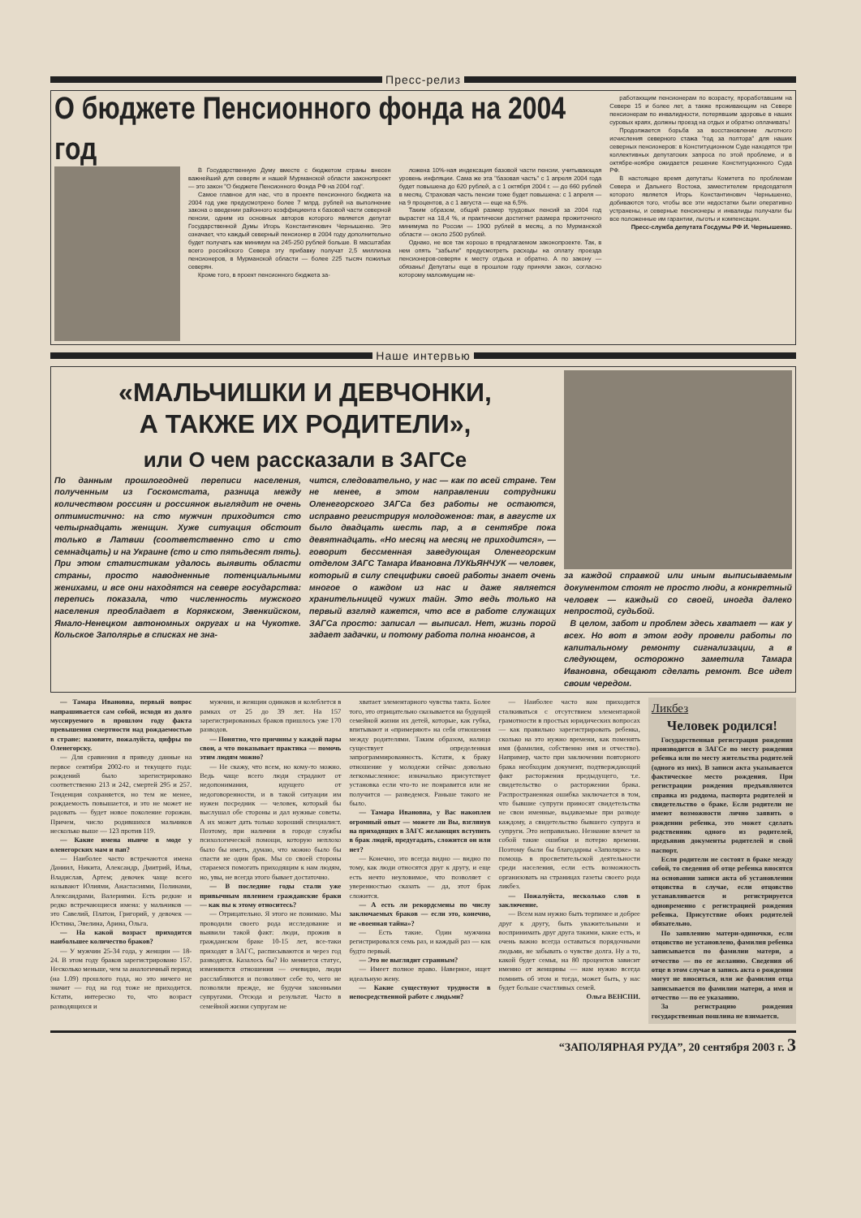Пресс-релиз
О бюджете Пенсионного фонда на 2004 год
В Государственную Думу вместе с бюджетом страны внесен важнейший для северян и нашей Мурманской области законопроект — это закон "О бюджете Пенсионного Фонда РФ на 2004 год".
Самое главное для нас, что в проекте пенсионного бюджета на 2004 год уже предусмотрено более 7 млрд. рублей на выполнение закона о введении районного коэффициента к базовой части северной пенсии, одним из основных авторов которого является депутат Государственной Думы Игорь Константинович Чернышенко. Это означает, что каждый северный пенсионер в 2004 году дополнительно будет получать как минимум на 245-250 рублей больше. В масштабах всего российского Севера эту прибавку получат 2,5 миллиона пенсионеров, в Мурманской области — более 225 тысяч пожилых северян.
Кроме того, в проект пенсионного бюджета за-
ложена 10%-ная индексация базовой части пенсии, учитывающая уровень инфляции. Сама же эта "базовая часть" с 1 апреля 2004 года будет повышена до 620 рублей, а с 1 октября 2004 г. — до 660 рублей в месяц. Страховая часть пенсии тоже будет повышена: с 1 апреля — на 9 процентов, а с 1 августа — еще на 6,5%.
Таким образом, общий размер трудовых пенсий за 2004 год вырастет на 18,4 %, и практически достигнет размера прожиточного минимума по России — 1900 рублей в месяц, а по Мурманской области — около 2500 рублей.
Однако, не все так хорошо в предлагаемом законопроекте. Так, в нем опять "забыли" предусмотреть расходы на оплату проезда пенсионеров-северян к месту отдыха и обратно. А по закону — обязаны! Депутаты еще в прошлом году приняли закон, согласно которому малоимущим не-
работающим пенсионерам по возрасту, проработавшим на Севере 15 и более лет, а также проживающим на Севере пенсионерам по инвалидности, потерявшим здоровье в наших суровых краях, должны проезд на отдых и обратно оплачивать!
Продолжается борьба за восстановление льготного исчисления северного стажа "год за полтора" для наших северных пенсионеров: в Конституционном Суде находятся три коллективных депутатских запроса по этой проблеме, и в октябре-ноябре ожидается решение Конституционного Суда РФ.
В настоящее время депутаты Комитета по проблемам Севера и Дальнего Востока, заместителем председателя которого является Игорь Константинович Чернышенко, добиваются того, чтобы все эти недостатки были оперативно устранены, и северные пенсионеры и инвалиды получали бы все положенные им гарантии, льготы и компенсации.
Пресс-служба депутата Госдумы РФ И. Чернышенко.
Наше интервью
«МАЛЬЧИШКИ И ДЕВЧОНКИ,
А ТАКЖЕ ИХ РОДИТЕЛИ»,
или О чем рассказали в ЗАГСе
По данным прошлогодней переписи населения, полученным из Госкомстата, разница между количеством россиян и россиянок выглядит не очень оптимистично: на сто мужчин приходится сто четырнадцать женщин. Хуже ситуация обстоит только в Латвии (соответственно сто и сто семнадцать) и на Украине (сто и сто пятьдесят пять). При этом статистикам удалось выявить области страны, просто наводненные потенциальными женихами, и все они находятся на севере государства: перепись показала, что численность мужского населения преобладает в Корякском, Эвенкийском, Ямало-Ненецком автономных округах и на Чукотке. Кольское Заполярье в списках не зна-
чится, следовательно, у нас — как по всей стране. Тем не менее, в этом направлении сотрудники Оленегорского ЗАГСа без работы не остаются, исправно регистрируя молодоженов: так, в августе их было двадцать шесть пар, а в сентябре пока девятнадцать. «Но месяц на месяц не приходится», — говорит бессменная заведующая Оленегорским отделом ЗАГС Тамара Ивановна ЛУКЬЯНЧУК — человек, который в силу специфики своей работы знает очень многое о каждом из нас и даже является хранительницей чужих тайн. Это ведь только на первый взгляд кажется, что все в работе служащих ЗАГСа просто: записал — выписал. Нет, жизнь порой задает задачки, и потому работа полна нюансов, а
за каждой справкой или иным выписываемым документом стоят не просто люди, а конкретный человек — каждый со своей, иногда далеко непростой, судьбой.
В целом, забот и проблем здесь хватает — как у всех. Но вот в этом году провели работы по капитальному ремонту сигнализации, а в следующем, осторожно заметила Тамара Ивановна, обещают сделать ремонт. Все идет своим чередом.
— Тамара Ивановна, первый вопрос напрашивается сам собой, исходя из долго муссируемого в прошлом году факта превышения смертности над рождаемостью в стране: назовите, пожалуйста, цифры по Оленегорску.
— Для сравнения я приведу данные на первое сентября 2002-го и текущего года: рождений было зарегистрировано соответственно 213 и 242, смертей 295 и 257. Тенденция сохраняется, но тем не менее, рождаемость повышается, и это не может не радовать — будет новое поколение горожан. Причем, число родившихся мальчиков несколько выше — 123 против 119.
— Какие имена нынче в моде у оленегорских мам и пап?
— Наиболее часто встречаются имена Даниил, Никита, Александр, Дмитрий, Илья, Владислав, Артем; девочек чаще всего называют Юлиями, Анастасиями, Полинами, Александрами, Валериями. Есть редкие и редко встречающиеся имена: у мальчиков — это Савелий, Платон, Григорий, у девочек — Юстина, Эвелина, Арина, Ольга.
— На какой возраст приходится наибольшее количество браков?
— У мужчин 25-34 года, у женщин — 18-24. В этом году браков зарегистрировано 157. Несколько меньше, чем за аналогичный период (на 1.09) прошлого года, но это ничего не значит — год на год тоже не приходится. Кстати, интересно то, что возраст разводящихся и
мужчин, и женщин одинаков и колеблется в рамках от 25 до 39 лет. На 157 зарегистрированных браков пришлось уже 170 разводов.
— Понятно, что причины у каждой пары свои, а что показывает практика — помочь этим людям можно?
— Не скажу, что всем, но кому-то можно. Ведь чаще всего люди страдают от недопонимания, идущего от недоговоренности, и в такой ситуации им нужен посредник — человек, который бы выслушал обе стороны и дал нужные советы. А их может дать только хороший специалист. Поэтому, при наличии в городе службы психологической помощи, которую неплохо было бы иметь, думаю, что можно было бы спасти не один брак. Мы со своей стороны стараемся помогать приходящим к нам людям, но, увы, не всегда этого бывает достаточно.
— В последние годы стали уже привычным явлением гражданские браки — как вы к этому относитесь?
— Отрицательно. Я этого не понимаю. Мы проводили своего рода исследование и выявили такой факт: люди, прожив в гражданском браке 10-15 лет, все-таки приходят в ЗАГС, расписываются и через год разводятся. Казалось бы? Но меняется статус, изменяются отношения — очевидно, люди расслабляются и позволяют себе то, чего не позволяли прежде, не будучи законными супругами. Отсюда и результат. Часто в семейной жизни супругам не
хватает элементарного чувства такта. Более того, это отрицательно сказывается на будущей семейной жизни их детей, которые, как губка, впитывают и «примеряют» на себя отношения между родителями. Таким образом, налицо существует определенная запрограммированность. Кстати, к браку отношение у молодежи сейчас довольно легкомысленное: изначально присутствует установка если что-то не понравится или не получится — разведемся. Раньше такого не было.
— Тамара Ивановна, у Вас накоплен огромный опыт — можете ли Вы, взглянув на приходящих в ЗАГС желающих вступить в брак людей, предугадать, сложится он или нет?
— Конечно, это всегда видно — видно по тому, как люди относятся друг к другу, и еще есть нечто неуловимое, что позволяет с уверенностью сказать — да, этот брак сложится.
— А есть ли рекордсмены по числу заключаемых браков — если это, конечно, не «военная тайна»?
— Есть такие. Один мужчина регистрировался семь раз, и каждый раз — как будто первый.
— Это не выглядит странным?
— Имеет полное право. Наверное, ищет идеальную жену.
— Какие существуют трудности в непосредственной работе с людьми?
— Наиболее часто нам приходится сталкиваться с отсутствием элементарной грамотности в простых юридических вопросах — как правильно зарегистрировать ребенка, сколько на это нужно времени, как поменять имя (фамилия, собственно имя и отчество). Например, часто при заключении повторного брака необходим документ, подтверждающий факт расторжения предыдущего, т.е. свидетельство о расторжении брака. Распространенная ошибка заключается в том, что бывшие супруги приносят свидетельства не свои именные, выдаваемые при разводе каждому, а свидетельство бывшего супруга и супруги. Это неправильно. Незнание влечет за собой такие ошибки и потерю времени. Поэтому были бы благодарны «Заполярке» за помощь в просветительской деятельности среди населения, если есть возможность организовать на страницах газеты своего рода ликбез.
— Пожалуйста, несколько слов в заключение.
— Всем нам нужно быть терпимее и добрее друг к другу, быть уважительными и воспринимать друг друга такими, какие есть, и очень важно всегда оставаться порядочными людьми, не забывать о чувстве долга. Ну а то, какой будет семья, на 80 процентов зависит именно от женщины — нам нужно всегда помнить об этом и тогда, может быть, у нас будет больше счастливых семей.
Ольга ВЕНСПИ.
Ликбез
Человек родился!
Государственная регистрация рождения производится в ЗАГСе по месту рождения ребенка или по месту жительства родителей (одного из них). В записи акта указывается фактическое место рождения. При регистрации рождения предъявляются справка из роддома, паспорта родителей и свидетельство о браке. Если родители не имеют возможности лично заявить о рождении ребенка, это может сделать родственник одного из родителей, предъявив документы родителей и свой паспорт.
Если родители не состоят в браке между собой, то сведения об отце ребенка вносятся на основании записи акта об установлении отцовства в случае, если отцовство устанавливается и регистрируется одновременно с регистрацией рождения ребенка. Присутствие обоих родителей обязательно.
По заявлению матери-одиночки, если отцовство не установлено, фамилия ребенка записывается по фамилии матери, а отчество — по ее желанию. Сведения об отце в этом случае в запись акта о рождении могут не вноситься, или же фамилия отца записывается по фамилии матери, а имя и отчество — по ее указанию.
За регистрацию рождения государственная пошлина не взимается.
“ЗАПОЛЯРНАЯ РУДА”, 20 сентября 2003 г. 3